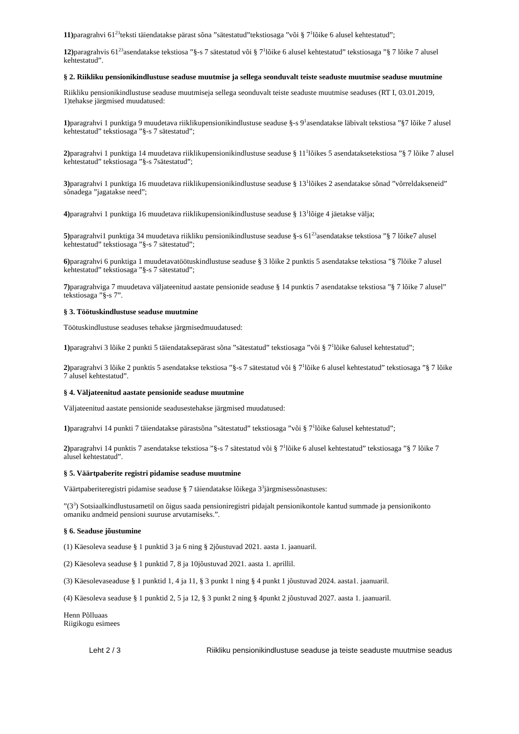11) paragrahvi 61<sup>23</sup>teksti täiendatakse pärast sõna ”sätestatud”tekstiosaga ”või § 7<sup>1</sup>lõike 6 alusel kehtestatud”;
12) paragrahvis 61<sup>23</sup>asendatakse tekstiosa ”§-s 7 sätestatud või § 7<sup>1</sup>lõike 6 alusel kehtestatud” tekstiosaga ”§ 7 lõike 7 alusel kehtestatud”.
§ 2. Riikliku pensionikindlustuse seaduse muutmise ja sellega seonduvalt teiste seaduste muutmise seaduse muutmine
Riikliku pensionikindlustuse seaduse muutmiseja sellega seonduvalt teiste seaduste muutmise seaduses (RT I, 03.01.2019, 1)tehakse järgmised muudatused:
1) paragrahvi 1 punktiga 9 muudetava riiklikupensionikindlustuse seaduse §-s 9<sup>1</sup>asendatakse läbivalt tekstiosa ”§7 lõike 7 alusel kehtestatud” tekstiosaga ”§-s 7 sätestatud”;
2) paragrahvi 1 punktiga 14 muudetava riiklikupensionikindlustuse seaduse § 11<sup>1</sup>lõikes 5 asendataksetekstiosa ”§ 7 lõike 7 alusel kehtestatud” tekstiosaga ”§-s 7sätestatud”;
3) paragrahvi 1 punktiga 16 muudetava riiklikupensionikindlustuse seaduse § 13<sup>1</sup>lõikes 2 asendatakse sõnad ”võrreldakseneid” sõnadega ”jagatakse need”;
4) paragrahvi 1 punktiga 16 muudetava riiklikupensionikindlustuse seaduse § 13<sup>1</sup>lõige 4 jäetakse välja;
5) paragrahvi1 punktiga 34 muudetava riikliku pensionikindlustuse seaduse §-s 61<sup>23</sup>asendatakse tekstiosa ”§ 7 lõike7 alusel kehtestatud” tekstiosaga ”§-s 7 sätestatud”;
6) paragrahvi 6 punktiga 1 muudetavatöötuskindlustuse seaduse § 3 lõike 2 punktis 5 asendatakse tekstiosa ”§ 7lõike 7 alusel kehtestatud” tekstiosaga ”§-s 7 sätestatud”;
7) paragrahviga 7 muudetava väljateenitud aastate pensionide seaduse § 14 punktis 7 asendatakse tekstiosa ”§ 7 lõike 7 alusel” tekstiosaga ”§-s 7”.
§ 3. Töötuskindlustuse seaduse muutmine
Töötuskindlustuse seaduses tehakse järgmisedmuudatused:
1) paragrahvi 3 lõike 2 punkti 5 täiendataksepärast sõna ”sätestatud” tekstiosaga ”või § 7<sup>1</sup>lõike 6alusel kehtestatud”;
2) paragrahvi 3 lõike 2 punktis 5 asendatakse tekstiosa ”§-s 7 sätestatud või § 7<sup>1</sup>lõike 6 alusel kehtestatud” tekstiosaga ”§ 7 lõike 7 alusel kehtestatud”.
§ 4. Väljateenitud aastate pensionide seaduse muutmine
Väljateenitud aastate pensionide seadusestehakse järgmised muudatused:
1) paragrahvi 14 punkti 7 täiendatakse pärastsõna ”sätestatud” tekstiosaga ”või § 7<sup>1</sup>lõike 6alusel kehtestatud”;
2) paragrahvi 14 punktis 7 asendatakse tekstiosa ”§-s 7 sätestatud või § 7<sup>1</sup>lõike 6 alusel kehtestatud” tekstiosaga ”§ 7 lõike 7 alusel kehtestatud”.
§ 5. Väärtpaberite registri pidamise seaduse muutmine
Väärtpaberiteregistri pidamise seaduse § 7 täiendatakse lõikega 3<sup>3</sup>järgmisessõnastuses:
”(3<sup>3</sup>) Sotsiaalkindlustusametil on õigus saada pensioniregistri pidajalt pensionikontole kantud summade ja pensionikonto omaniku andmeid pensioni suuruse arvutamiseks.”.
§ 6. Seaduse jõustumine
(1) Käesoleva seaduse § 1 punktid 3 ja 6 ning § 2jõustuvad 2021. aasta 1. jaanuaril.
(2) Käesoleva seaduse § 1 punktid 7, 8 ja 10jõustuvad 2021. aasta 1. aprillil.
(3) Käesolevaseaduse § 1 punktid 1, 4 ja 11, § 3 punkt 1 ning § 4 punkt 1 jõustuvad 2024. aasta1. jaanuaril.
(4) Käesoleva seaduse § 1 punktid 2, 5 ja 12, § 3 punkt 2 ning § 4punkt 2 jõustuvad 2027. aasta 1. jaanuaril.
Henn Põlluaas
Riigikogu esimees
Leht 2 / 3 Riikliku pensionikindlustuse seaduse ja teiste seaduste muutmise seadus